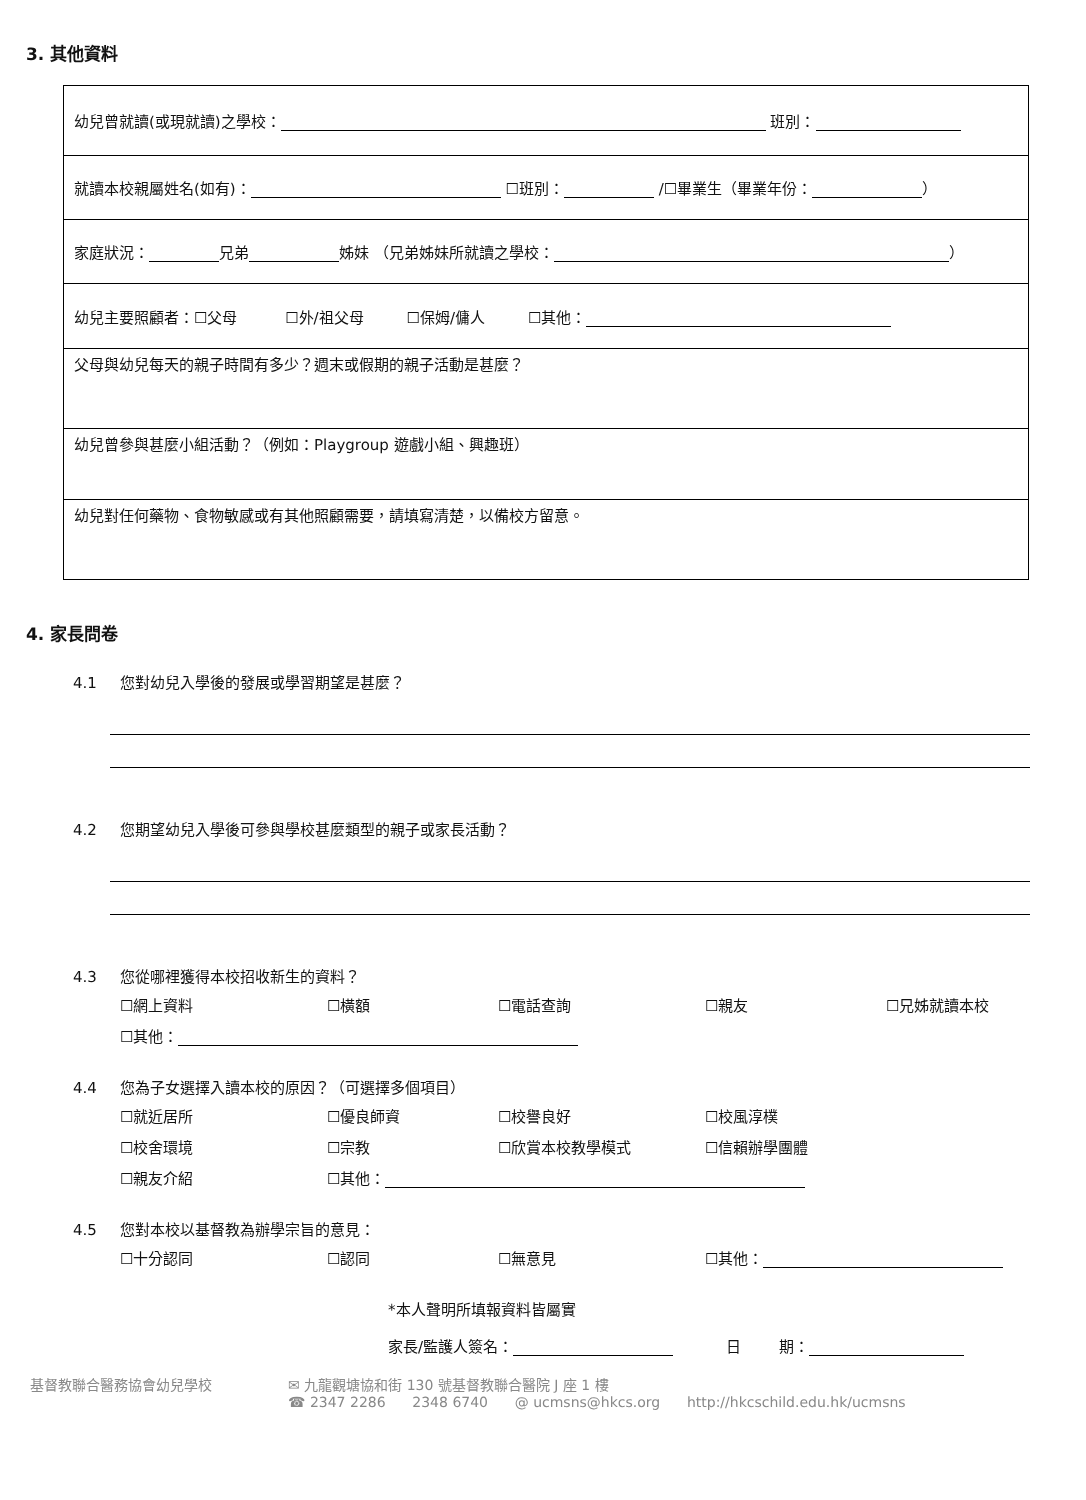3. 其他資料
| 幼兒曾就讀(或現就讀)之學校： 班別： |
| 就讀本校親屬姓名(如有)： ☐班別： /☐畢業生（畢業年份： ） |
| 家庭狀況： 兄弟 姊妹 （兄弟姊妹所就讀之學校： ） |
| 幼兒主要照顧者：☐父母 ☐外/祖父母 ☐保姆/傭人 ☐其他： |
| 父母與幼兒每天的親子時間有多少？週末或假期的親子活動是甚麼？ |
| 幼兒曾參與甚麼小組活動？（例如：Playgroup 遊戲小組、興趣班） |
| 幼兒對任何藥物、食物敏感或有其他照顧需要，請填寫清楚，以備校方留意。 |
4. 家長問卷
4.1 您對幼兒入學後的發展或學習期望是甚麼？
4.2 您期望幼兒入學後可參與學校甚麼類型的親子或家長活動？
4.3 您從哪裡獲得本校招收新生的資料？
☐網上資料
☐橫額
☐電話查詢
☐親友
☐兄姊就讀本校
☐其他：
4.4 您為子女選擇入讀本校的原因？（可選擇多個項目）
☐就近居所
☐優良師資
☐校譽良好
☐校風淳樸
☐校舍環境
☐宗教
☐欣賞本校教學模式
☐信賴辦學團體
☐親友介紹
☐其他：
4.5 您對本校以基督教為辦學宗旨的意見：
☐十分認同
☐認同
☐無意見
☐其他：
*本人聲明所填報資料皆屬實
家長/監護人簽名： 日 期：
基督教聯合醫務協會幼兒學校 ✉ 九龍觀塘協和街 130 號基督教聯合醫院 J 座 1 樓
☎ 2347 2286 2348 6740 @ ucmsns@hkcs.org http://hkcschild.edu.hk/ucmsns